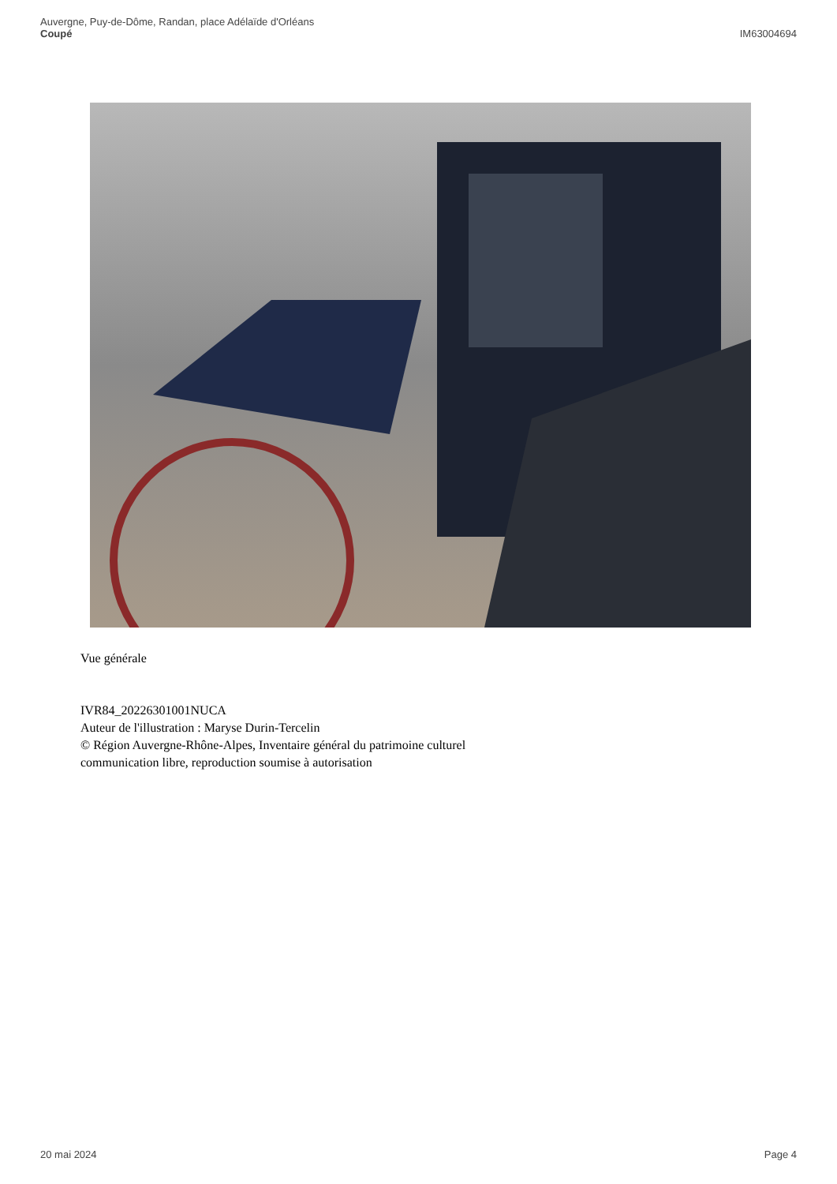Auvergne, Puy-de-Dôme, Randan, place Adélaïde d'Orléans
Coupé
IM63004694
Vue générale
IVR84_20226301001NUCA
Auteur de l'illustration : Maryse Durin-Tercelin
© Région Auvergne-Rhône-Alpes, Inventaire général du patrimoine culturel
communication libre, reproduction soumise à autorisation
20 mai 2024 Page 4